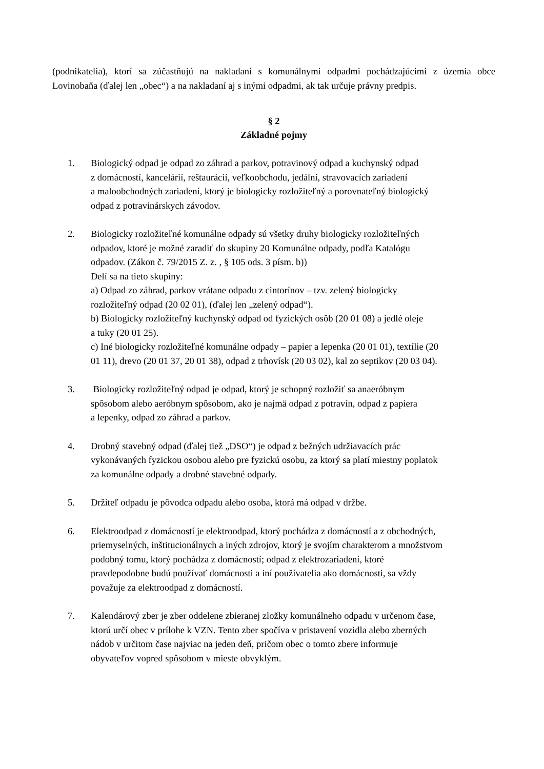(podnikatelia), ktorí sa zúčastňujú na nakladaní s komunálnymi odpadmi pochádzajúcimi z územia obce Lovinobaňa (ďalej len „obec“) a na nakladaní aj s inými odpadmi, ak tak určuje právny predpis.
§ 2
Základné pojmy
1. Biologický odpad je odpad zo záhrad a parkov, potravinový odpad a kuchynský odpad
z domácností, kancelárií, reštaurácií, veľkoobchodu, jedální, stravovacích zariadení
a maloobchodných zariadení, ktorý je biologicky rozložiteľný a porovnateľný biologický
odpad z potravinárskych závodov.
2. Biologicky rozložiteľné komunálne odpady sú všetky druhy biologicky rozložiteľných
odpadov, ktoré je možné zaradiť do skupiny 20 Komunálne odpady, podľa Katalógu
odpadov. (Zákon č. 79/2015 Z. z. , § 105 ods. 3 písm. b))
Delí sa na tieto skupiny:
a) Odpad zo záhrad, parkov vrátane odpadu z cintorínov – tzv. zelený biologicky
rozložiteľný odpad (20 02 01), (ďalej len „zelený odpad“).
b) Biologicky rozložiteľný kuchynský odpad od fyzických osôb (20 01 08) a jedlé oleje
a tuky (20 01 25).
c) Iné biologicky rozložiteľné komunálne odpady – papier a lepenka (20 01 01), textílie (20
01 11), drevo (20 01 37, 20 01 38), odpad z trhovísk (20 03 02), kal zo septikov (20 03 04).
3. Biologicky rozložiteľný odpad je odpad, ktorý je schopný rozložiť sa anaeróbnym
spôsobom alebo aeróbnym spôsobom, ako je najmä odpad z potravín, odpad z papiera
a lepenky, odpad zo záhrad a parkov.
4. Drobný stavebný odpad (ďalej tiež „DSO“) je odpad z bežných udržiavacích prác
vykonávaných fyzickou osobou alebo pre fyzickú osobu, za ktorý sa platí miestny poplatok
za komunálne odpady a drobné stavebné odpady.
5. Držiteľ odpadu je pôvodca odpadu alebo osoba, ktorá má odpad v držbe.
6. Elektroodpad z domácností je elektroodpad, ktorý pochádza z domácností a z obchodných,
priemyselných, inštitucionálnych a iných zdrojov, ktorý je svojím charakterom a množstvom
podobný tomu, ktorý pochádza z domácností; odpad z elektrozariadení, ktoré
pravdepodobne budú používať domácnosti a iní používatelia ako domácnosti, sa vždy
považuje za elektroodpad z domácností.
7. Kalendárový zber je zber oddelene zbieranej zložky komunálneho odpadu v určenom čase,
ktorú určí obec v prílohe k VZN. Tento zber spočíva v pristavení vozidla alebo zberných
nádob v určitom čase najviac na jeden deň, pričom obec o tomto zbere informuje
obyvateľov vopred spôsobom v mieste obvyklým.